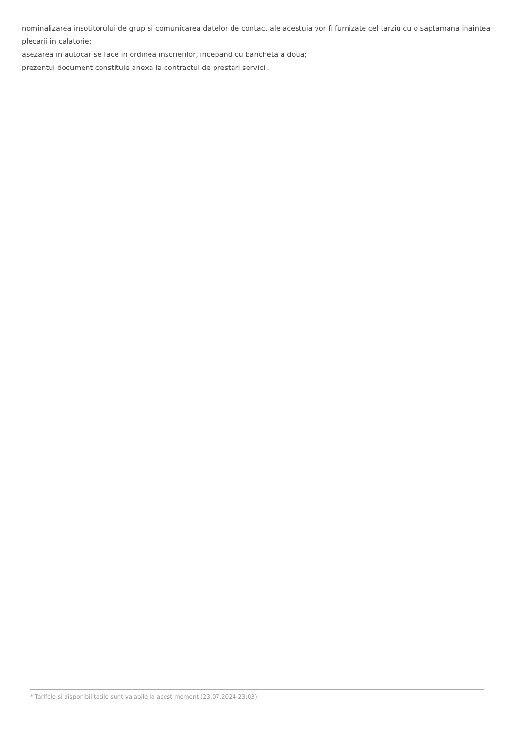nominalizarea insotitorului de grup si comunicarea datelor de contact ale acestuia vor fi furnizate cel tarziu cu o saptamana inaintea plecarii in calatorie;
asezarea in autocar se face in ordinea inscrierilor, incepand cu bancheta a doua;
prezentul document constituie anexa la contractul de prestari servicii.
* Tarifele si disponibilitatile sunt valabile la acest moment (23.07.2024 23:03).